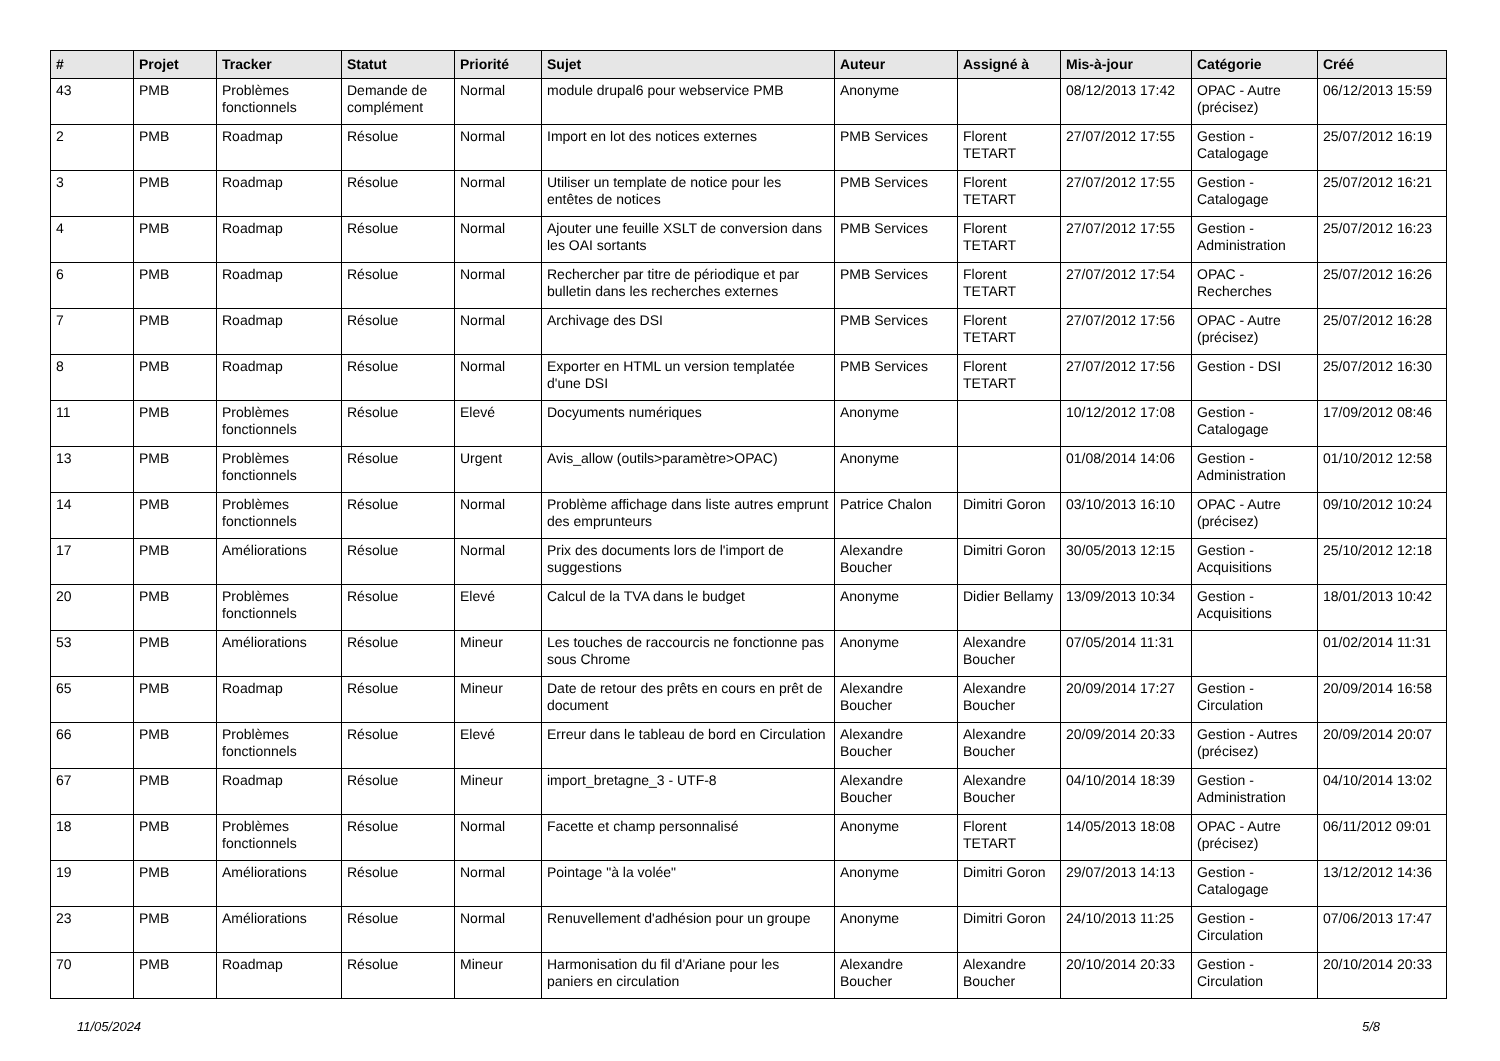| # | Projet | Tracker | Statut | Priorité | Sujet | Auteur | Assigné à | Mis-à-jour | Catégorie | Créé |
| --- | --- | --- | --- | --- | --- | --- | --- | --- | --- | --- |
| 43 | PMB | Problèmes fonctionnels | Demande de complément | Normal | module drupal6 pour webservice PMB | Anonyme | | 08/12/2013 17:42 | OPAC - Autre (précisez) | 06/12/2013 15:59 |
| 2 | PMB | Roadmap | Résolue | Normal | Import en lot des notices externes | PMB Services | Florent TETART | 27/07/2012 17:55 | Gestion - Catalogage | 25/07/2012 16:19 |
| 3 | PMB | Roadmap | Résolue | Normal | Utiliser un template de notice pour les entêtes de notices | PMB Services | Florent TETART | 27/07/2012 17:55 | Gestion - Catalogage | 25/07/2012 16:21 |
| 4 | PMB | Roadmap | Résolue | Normal | Ajouter une feuille XSLT de conversion dans les OAI sortants | PMB Services | Florent TETART | 27/07/2012 17:55 | Gestion - Administration | 25/07/2012 16:23 |
| 6 | PMB | Roadmap | Résolue | Normal | Rechercher par titre de périodique et par bulletin dans les recherches externes | PMB Services | Florent TETART | 27/07/2012 17:54 | OPAC - Recherches | 25/07/2012 16:26 |
| 7 | PMB | Roadmap | Résolue | Normal | Archivage des DSI | PMB Services | Florent TETART | 27/07/2012 17:56 | OPAC - Autre (précisez) | 25/07/2012 16:28 |
| 8 | PMB | Roadmap | Résolue | Normal | Exporter en HTML un version templatée d'une DSI | PMB Services | Florent TETART | 27/07/2012 17:56 | Gestion - DSI | 25/07/2012 16:30 |
| 11 | PMB | Problèmes fonctionnels | Résolue | Elevé | Docyuments numériques | Anonyme | | 10/12/2012 17:08 | Gestion - Catalogage | 17/09/2012 08:46 |
| 13 | PMB | Problèmes fonctionnels | Résolue | Urgent | Avis_allow (outils>paramètre>OPAC) | Anonyme | | 01/08/2014 14:06 | Gestion - Administration | 01/10/2012 12:58 |
| 14 | PMB | Problèmes fonctionnels | Résolue | Normal | Problème affichage dans liste autres emprunt des emprunteurs | Patrice Chalon | Dimitri Goron | 03/10/2013 16:10 | OPAC - Autre (précisez) | 09/10/2012 10:24 |
| 17 | PMB | Améliorations | Résolue | Normal | Prix des documents lors de l'import de suggestions | Alexandre Boucher | Dimitri Goron | 30/05/2013 12:15 | Gestion - Acquisitions | 25/10/2012 12:18 |
| 20 | PMB | Problèmes fonctionnels | Résolue | Elevé | Calcul de la TVA dans le budget | Anonyme | Didier Bellamy | 13/09/2013 10:34 | Gestion - Acquisitions | 18/01/2013 10:42 |
| 53 | PMB | Améliorations | Résolue | Mineur | Les touches de raccourcis ne fonctionne pas sous Chrome | Anonyme | Alexandre Boucher | 07/05/2014 11:31 | | 01/02/2014 11:31 |
| 65 | PMB | Roadmap | Résolue | Mineur | Date de retour des prêts en cours en prêt de document | Alexandre Boucher | Alexandre Boucher | 20/09/2014 17:27 | Gestion - Circulation | 20/09/2014 16:58 |
| 66 | PMB | Problèmes fonctionnels | Résolue | Elevé | Erreur dans le tableau de bord en Circulation | Alexandre Boucher | Alexandre Boucher | 20/09/2014 20:33 | Gestion - Autres (précisez) | 20/09/2014 20:07 |
| 67 | PMB | Roadmap | Résolue | Mineur | import_bretagne_3 - UTF-8 | Alexandre Boucher | Alexandre Boucher | 04/10/2014 18:39 | Gestion - Administration | 04/10/2014 13:02 |
| 18 | PMB | Problèmes fonctionnels | Résolue | Normal | Facette et champ personnalisé | Anonyme | Florent TETART | 14/05/2013 18:08 | OPAC - Autre (précisez) | 06/11/2012 09:01 |
| 19 | PMB | Améliorations | Résolue | Normal | Pointage "à la volée" | Anonyme | Dimitri Goron | 29/07/2013 14:13 | Gestion - Catalogage | 13/12/2012 14:36 |
| 23 | PMB | Améliorations | Résolue | Normal | Renuvellement d'adhésion pour un groupe | Anonyme | Dimitri Goron | 24/10/2013 11:25 | Gestion - Circulation | 07/06/2013 17:47 |
| 70 | PMB | Roadmap | Résolue | Mineur | Harmonisation du fil d'Ariane pour les paniers en circulation | Alexandre Boucher | Alexandre Boucher | 20/10/2014 20:33 | Gestion - Circulation | 20/10/2014 20:33 |
11/05/2024 5/8